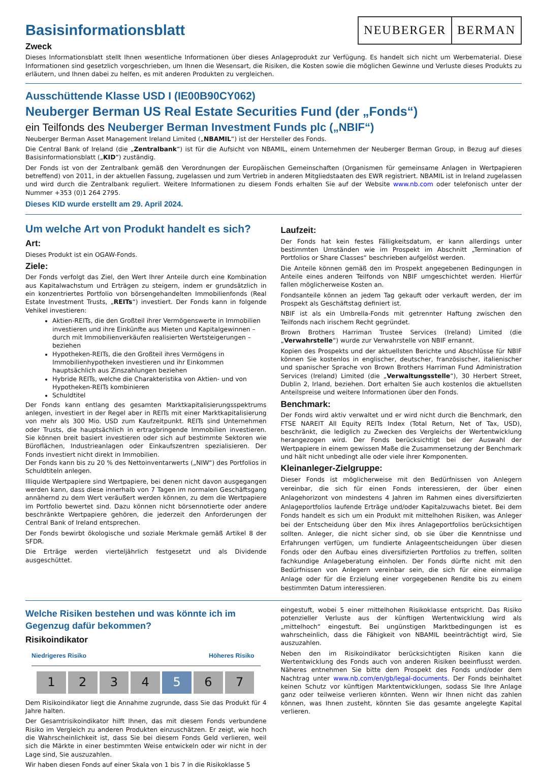Basisinformationsblatt
Zweck
NEUBERGER BERMAN
Dieses Informationsblatt stellt Ihnen wesentliche Informationen über dieses Anlageprodukt zur Verfügung. Es handelt sich nicht um Werbematerial. Diese Informationen sind gesetzlich vorgeschrieben, um Ihnen die Wesensart, die Risiken, die Kosten sowie die möglichen Gewinne und Verluste dieses Produkts zu erläutern, und Ihnen dabei zu helfen, es mit anderen Produkten zu vergleichen.
Ausschüttende Klasse USD I (IE00B90CY062)
Neuberger Berman US Real Estate Securities Fund (der „Fonds“)
ein Teilfonds des Neuberger Berman Investment Funds plc („NBIF“)
Neuberger Berman Asset Management Ireland Limited („NBAMIL“) ist der Hersteller des Fonds.
Die Central Bank of Ireland (die „Zentralbank“) ist für die Aufsicht von NBAMIL, einem Unternehmen der Neuberger Berman Group, in Bezug auf dieses Basisinformationsblatt („KID“) zuständig.
Der Fonds ist von der Zentralbank gemäß den Verordnungen der Europäischen Gemeinschaften (Organismen für gemeinsame Anlagen in Wertpapieren betreffend) von 2011, in der aktuellen Fassung, zugelassen und zum Vertrieb in anderen Mitgliedstaaten des EWR registriert. NBAMIL ist in Ireland zugelassen und wird durch die Zentralbank reguliert. Weitere Informationen zu diesem Fonds erhalten Sie auf der Website www.nb.com oder telefonisch unter der Nummer +353 (0)1 264 2795.
Dieses KID wurde erstellt am 29. April 2024.
Um welche Art von Produkt handelt es sich?
Art:
Dieses Produkt ist ein OGAW-Fonds.
Ziele:
Der Fonds verfolgt das Ziel, den Wert Ihrer Anteile durch eine Kombination aus Kapitalwachstum und Erträgen zu steigern, indem er grundsätzlich in ein konzentriertes Portfolio von börsengehandelten Immobilienfonds (Real Estate Investment Trusts, „REITs“) investiert. Der Fonds kann in folgende Vehikel investieren:
Aktien-REITs, die den Großteil ihrer Vermögenswerte in Immobilien investieren und ihre Einkünfte aus Mieten und Kapitalgewinnen – durch mit Immobilienverkäufen realisierten Wertsteigerungen – beziehen
Hypotheken-REITs, die den Großteil ihres Vermögens in Immobilienhypotheken investieren und ihr Einkommen hauptsächlich aus Zinszahlungen beziehen
Hybride REITs, welche die Charakteristika von Aktien- und von Hypotheken-REITs kombinieren
Schuldtitel
Der Fonds kann entlang des gesamten Marktkapitalisierungsspektrums anlegen, investiert in der Regel aber in REITs mit einer Marktkapitalisierung von mehr als 300 Mio. USD zum Kaufzeitpunkt. REITs sind Unternehmen oder Trusts, die hauptsächlich in ertragbringende Immobilien investieren. Sie können breit basiert investieren oder sich auf bestimmte Sektoren wie Büroflächen, Industrieanlagen oder Einkaufszentren spezialisieren. Der Fonds investiert nicht direkt in Immobilien.
Der Fonds kann bis zu 20 % des Nettoinventarwerts („NIW“) des Portfolios in Schuldtiteln anlegen.
Illiquide Wertpapiere sind Wertpapiere, bei denen nicht davon ausgegangen werden kann, dass diese innerhalb von 7 Tagen im normalen Geschäftsgang annähernd zu dem Wert veräußert werden können, zu dem die Wertpapiere im Portfolio bewertet sind. Dazu können nicht börsennotierte oder andere beschränkte Wertpapiere gehören, die jederzeit den Anforderungen der Central Bank of Ireland entsprechen.
Der Fonds bewirbt ökologische und soziale Merkmale gemäß Artikel 8 der SFDR.
Die Erträge werden vierteljährlich festgesetzt und als Dividende ausgeschüttet.
Laufzeit:
Der Fonds hat kein festes Fälligkeitsdatum, er kann allerdings unter bestimmten Umständen wie im Prospekt im Abschnitt „Termination of Portfolios or Share Classes“ beschrieben aufgelöst werden.
Die Anteile können gemäß den im Prospekt angegebenen Bedingungen in Anteile eines anderen Teilfonds von NBIF umgeschichtet werden. Hierfür fallen möglicherweise Kosten an.
Fondsanteile können an jedem Tag gekauft oder verkauft werden, der im Prospekt als Geschäftstag definiert ist.
NBIF ist als ein Umbrella-Fonds mit getrennter Haftung zwischen den Teilfonds nach irischem Recht gegründet.
Brown Brothers Harriman Trustee Services (Ireland) Limited (die „Verwahrstelle“) wurde zur Verwahrstelle von NBIF ernannt.
Kopien des Prospekts und der aktuellsten Berichte und Abschlüsse für NBIF können Sie kostenlos in englischer, deutscher, französischer, italienischer und spanischer Sprache von Brown Brothers Harriman Fund Administration Services (Ireland) Limited (die „Verwaltungsstelle“), 30 Herbert Street, Dublin 2, Irland, beziehen. Dort erhalten Sie auch kostenlos die aktuellsten Anteilspreise und weitere Informationen über den Fonds.
Benchmark:
Der Fonds wird aktiv verwaltet und er wird nicht durch die Benchmark, den FTSE NAREIT All Equity REITs Index (Total Return, Net of Tax, USD), beschränkt, die lediglich zu Zwecken des Vergleichs der Wertentwicklung herangezogen wird. Der Fonds berücksichtigt bei der Auswahl der Wertpapiere in einem gewissen Maße die Zusammensetzung der Benchmark und hält nicht unbedingt alle oder viele ihrer Komponenten.
Kleinanleger-Zielgruppe:
Dieser Fonds ist möglicherweise mit den Bedürfnissen von Anlegern vereinbar, die sich für einen Fonds interessieren, der über einen Anlagehorizont von mindestens 4 Jahren im Rahmen eines diversifizierten Anlageportfolios laufende Erträge und/oder Kapitalzuwachs bietet. Bei dem Fonds handelt es sich um ein Produkt mit mittelhohen Risiken, was Anleger bei der Entscheidung über den Mix ihres Anlageportfolios berücksichtigen sollten. Anleger, die nicht sicher sind, ob sie über die Kenntnisse und Erfahrungen verfügen, um fundierte Anlageentscheidungen über diesen Fonds oder den Aufbau eines diversifizierten Portfolios zu treffen, sollten fachkundige Anlageberatung einholen. Der Fonds dürfte nicht mit den Bedürfnissen von Anlegern vereinbar sein, die sich für eine einmalige Anlage oder für die Erzielung einer vorgegebenen Rendite bis zu einem bestimmten Datum interessieren.
Welche Risiken bestehen und was könnte ich im Gegenzug dafür bekommen?
Risikoindikator
Niedrigeres Risiko Höheres Risiko
1 2 3 4 5 6 7
Dem Risikoindikator liegt die Annahme zugrunde, dass Sie das Produkt für 4 Jahre halten.
Der Gesamtrisikoindikator hilft Ihnen, das mit diesem Fonds verbundene Risiko im Vergleich zu anderen Produkten einzuschätzen. Er zeigt, wie hoch die Wahrscheinlichkeit ist, dass Sie bei diesem Fonds Geld verlieren, weil sich die Märkte in einer bestimmten Weise entwickeln oder wir nicht in der Lage sind, Sie auszuzahlen.
Wir haben diesen Fonds auf einer Skala von 1 bis 7 in die Risikoklasse 5
eingestuft, wobei 5 einer mittelhohen Risikoklasse entspricht. Das Risiko potenzieller Verluste aus der künftigen Wertentwicklung wird als „mittelhoch“ eingestuft. Bei ungünstigen Marktbedingungen ist es wahrscheinlich, dass die Fähigkeit von NBAMIL beeinträchtigt wird, Sie auszuzahlen.
Neben den im Risikoindikator berücksichtigten Risiken kann die Wertentwicklung des Fonds auch von anderen Risiken beeinflusst werden. Näheres entnehmen Sie bitte dem Prospekt des Fonds und/oder dem Nachtrag unter www.nb.com/en/gb/legal-documents. Der Fonds beinhaltet keinen Schutz vor künftigen Marktentwicklungen, sodass Sie Ihre Anlage ganz oder teilweise verlieren könnten. Wenn wir Ihnen nicht das zahlen können, was Ihnen zusteht, könnten Sie das gesamte angelegte Kapital verlieren.